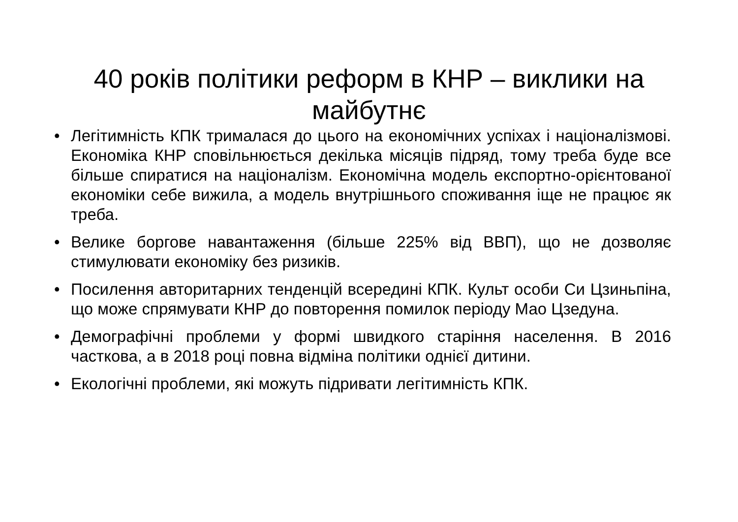40 років політики реформ в КНР – виклики на майбутнє
• Легітимність КПК трималася до цього на економічних успіхах і націоналізмові. Економіка КНР сповільнюється декілька місяців підряд, тому треба буде все більше спиратися на націоналізм. Економічна модель експортно-орієнтованої економіки себе вижила, а модель внутрішнього споживання іще не працює як треба.
• Велике боргове навантаження (більше 225% від ВВП), що не дозволяє стимулювати економіку без ризиків.
• Посилення авторитарних тенденцій всередині КПК. Культ особи Си Цзиньпіна, що може спрямувати КНР до повторення помилок періоду Мао Цзедуна.
• Демографічні проблеми у формі швидкого старіння населення. В 2016 часткова, а в 2018 році повна відміна політики однієї дитини.
• Екологічні проблеми, які можуть підривати легітимність КПК.